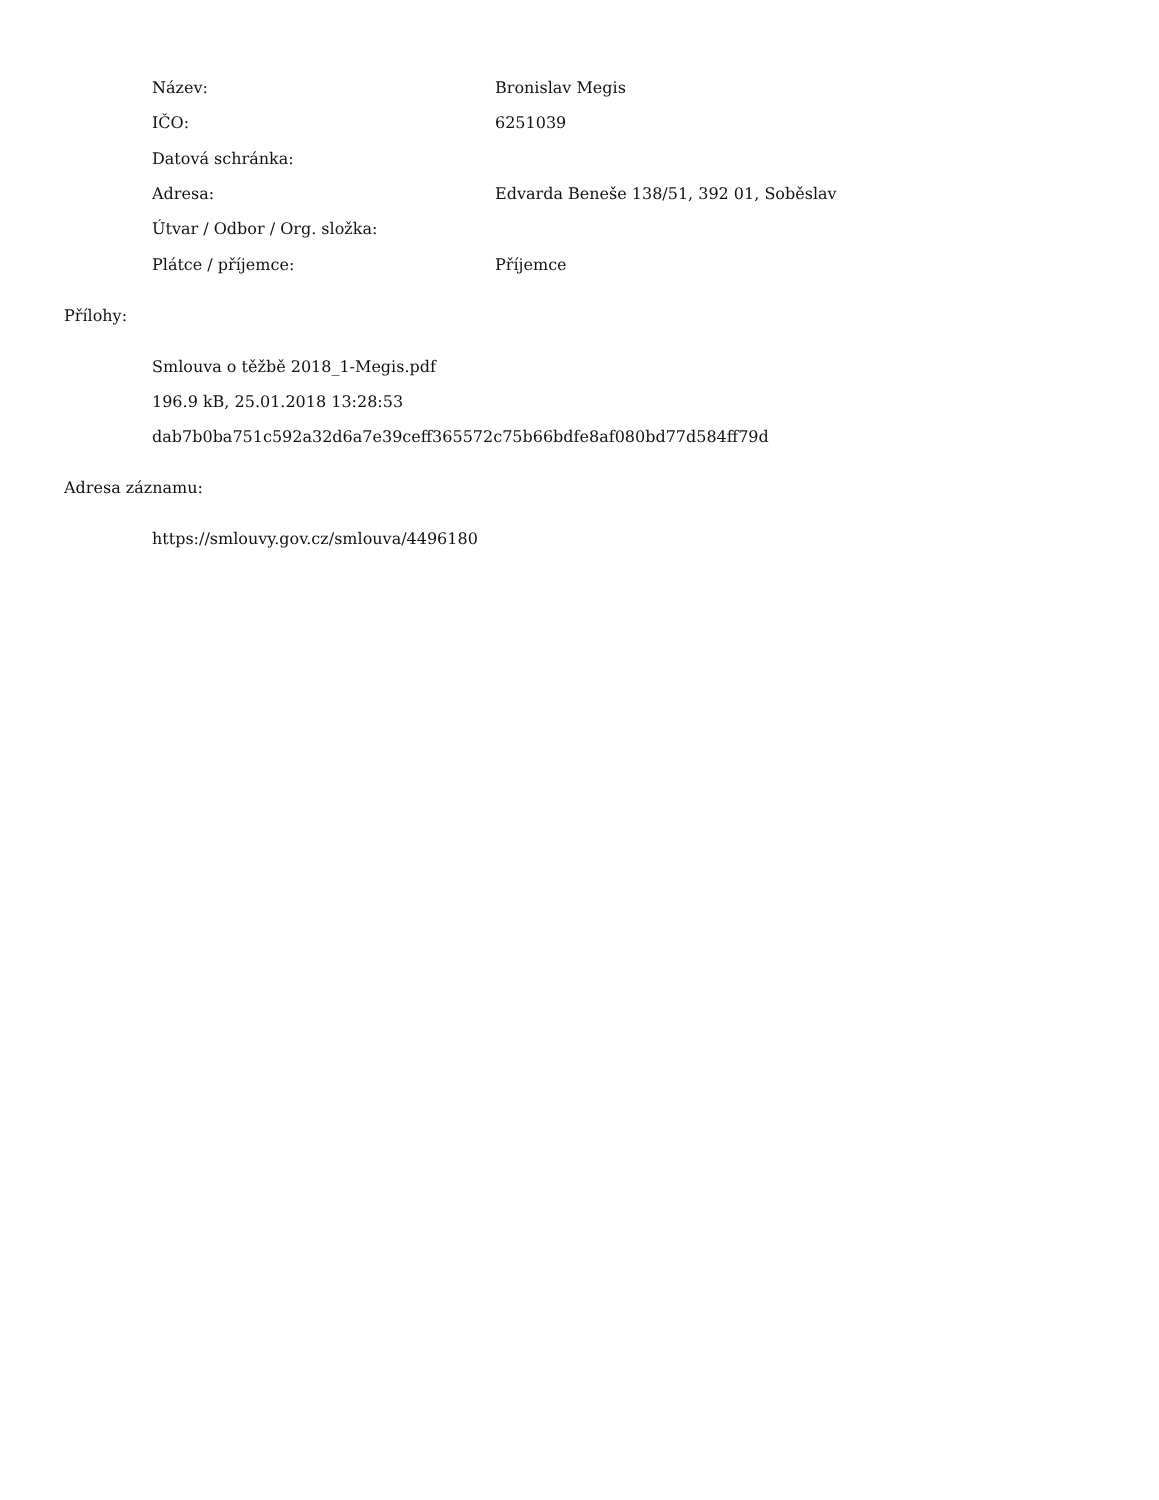| Název: | Bronislav Megis |
| IČO: | 6251039 |
| Datová schránka: | |
| Adresa: | Edvarda Beneše 138/51, 392 01, Soběslav |
| Útvar / Odbor / Org. složka: | |
| Plátce / příjemce: | Příjemce |
Přílohy:
Smlouva o těžbě 2018_1-Megis.pdf
196.9 kB, 25.01.2018 13:28:53
dab7b0ba751c592a32d6a7e39ceff365572c75b66bdfe8af080bd77d584ff79d
Adresa záznamu:
https://smlouvy.gov.cz/smlouva/4496180